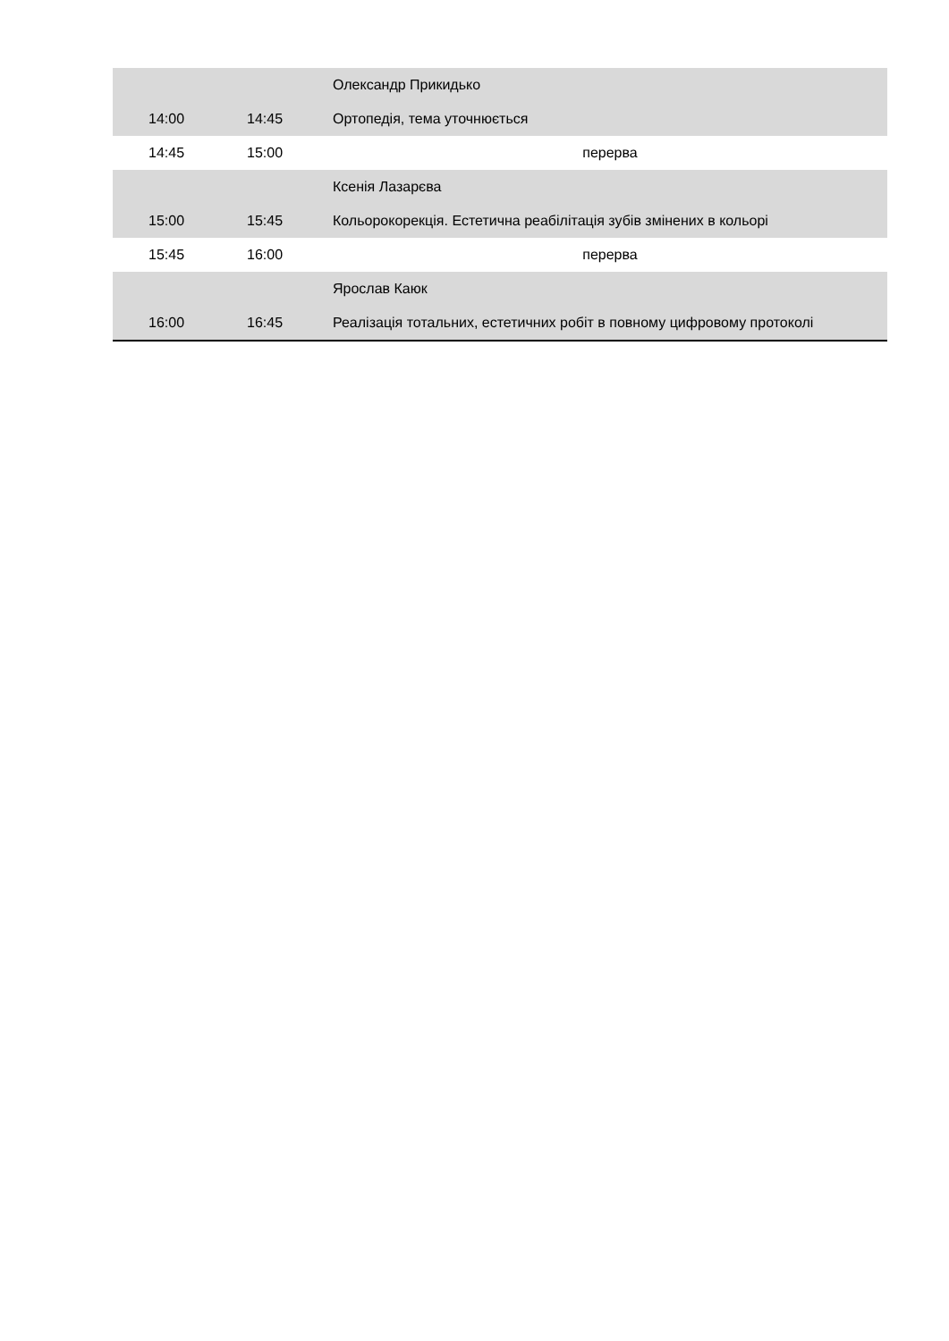| | | Олександр Прикидько |
| 14:00 | 14:45 | Ортопедія, тема уточнюється |
| 14:45 | 15:00 | перерва |
| | | Ксенія Лазарєва |
| 15:00 | 15:45 | Кольорокорекція. Естетична реабілітація зубів змінених в кольорі |
| 15:45 | 16:00 | перерва |
| | | Ярослав Каюк |
| 16:00 | 16:45 | Реалізація тотальних, естетичних робіт в повному цифровому протоколі |